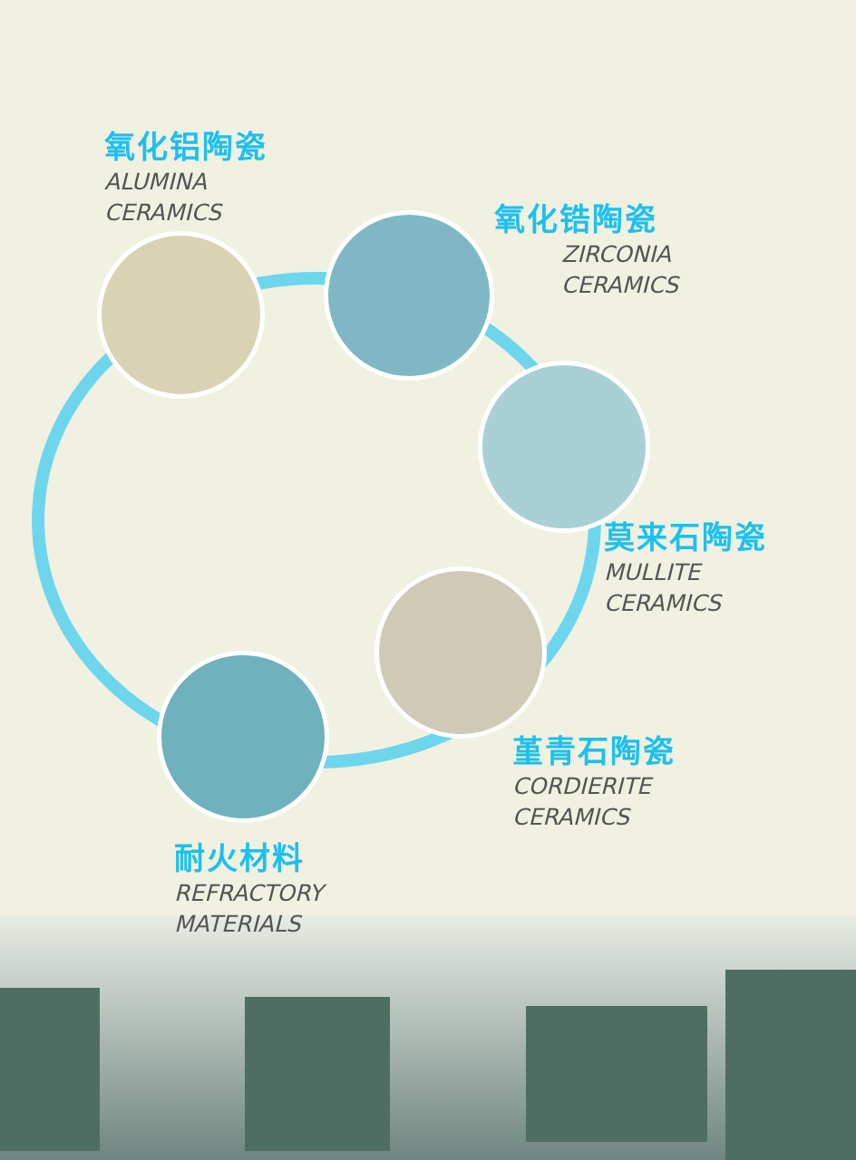氧化铝陶瓷
ALUMINA
CERAMICS
氧化锆陶瓷
ZIRCONIA
CERAMICS
莫来石陶瓷
MULLITE
CERAMICS
堇青石陶瓷
CORDIERITE
CERAMICS
耐火材料
REFRACTORY
MATERIALS